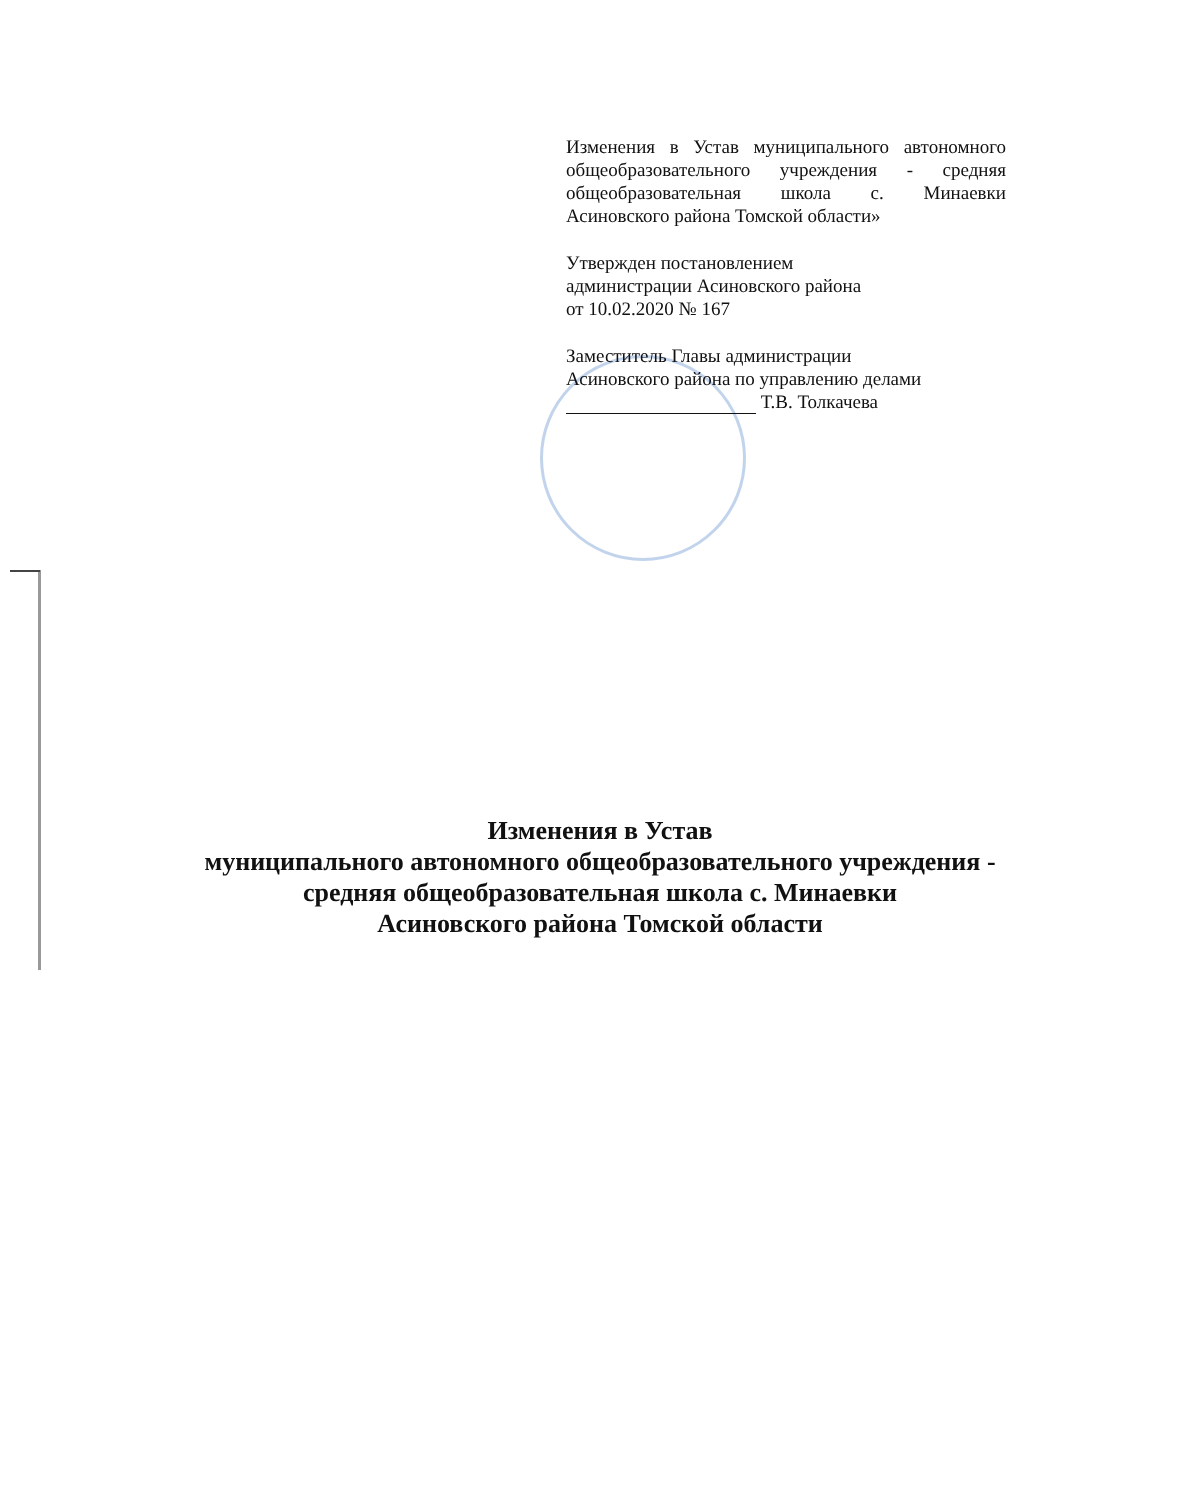Изменения в Устав муниципального автономного общеобразовательного учреждения - средняя общеобразовательная школа с. Минаевки Асиновского района Томской области»
Утвержден постановлением
администрации Асиновского района
от 10.02.2020 № 167
Заместитель Главы администрации
Асиновского района по управлению делами
Т.В. Толкачева
Изменения в Устав
муниципального автономного общеобразовательного учреждения -
средняя общеобразовательная школа с. Минаевки
Асиновского района Томской области